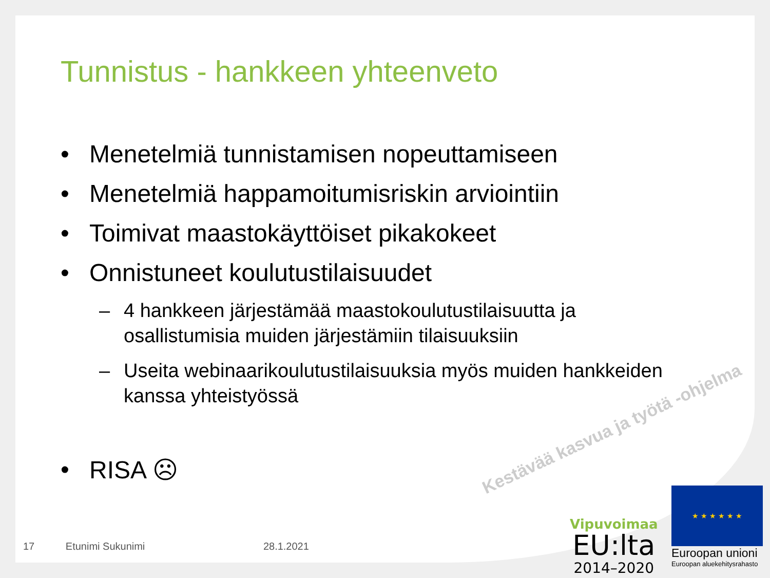Tunnistus - hankkeen yhteenveto
• Menetelmiä tunnistamisen nopeuttamiseen
• Menetelmiä happamoitumisriskin arviointiin
• Toimivat maastokäyttöiset pikakokeet
• Onnistuneet koulutustilaisuudet
– 4 hankkeen järjestämää maastokoulutustilaisuutta ja
osallistumisia muiden järjestämiin tilaisuuksiin
– Useita webinaarikoulutustilaisuuksia myös muiden hankkeiden
kanssa yhteistyössä
• RISA ☹
Kestävää kasvua ja työtä -ohjelma
17 Etunimi Sukunimi 28.1.2021
Vipuvoimaa
EU:lta
2014–2020
★ ★ ★ ★ ★ ★
Euroopan unioni
Euroopan aluekehitysrahasto